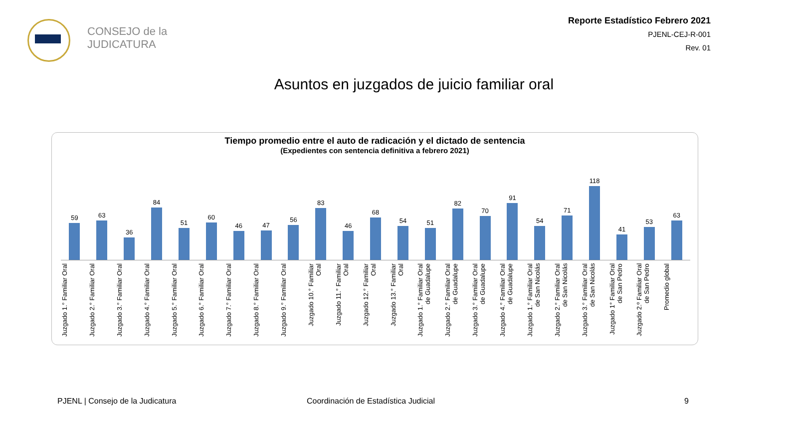CONSEJO de la
JUDICATURA
Reporte Estadístico Febrero 2021
PJENL-CEJ-R-001
Rev. 01
Asuntos en juzgados de juicio familiar oral
Tiempo promedio entre el auto de radicación y el dictado de sentencia
(Expedientes con sentencia definitiva a febrero 2021)
59 63 36 84 51 60 46 47 56 83 46 68 54 51 82 70 91 54 71 118 41 53 63
Juzgado 1.° Familiar Oral
Juzgado 2.° Familiar Oral
Juzgado 3.° Familiar Oral
Juzgado 4.° Familiar Oral
Juzgado 5.° Familiar Oral
Juzgado 6.° Familiar Oral
Juzgado 7.° Familiar Oral
Juzgado 8.° Familiar Oral
Juzgado 9.° Familiar Oral
Juzgado 10.° Familiar Oral
Juzgado 11.° Familiar Oral
Juzgado 12.° Familiar Oral
Juzgado 13.° Familiar Oral
Juzgado 1.° Familiar Oral de Guadalupe
Juzgado 2.° Familiar Oral de Guadalupe
Juzgado 3.° Familiar Oral de Guadalupe
Juzgado 4.° Familiar Oral de Guadalupe
Juzgado 1.° Familiar Oral de San Nicolás
Juzgado 2.° Familiar Oral de San Nicolás
Juzgado 3.° Familiar Oral de San Nicolás
Juzgado 1° Familiar Oral de San Pedro
Juzgado 2.º Familiar Oral de San Pedro
Promedio global
PJENL | Consejo de la Judicatura
Coordinación de Estadística Judicial
9